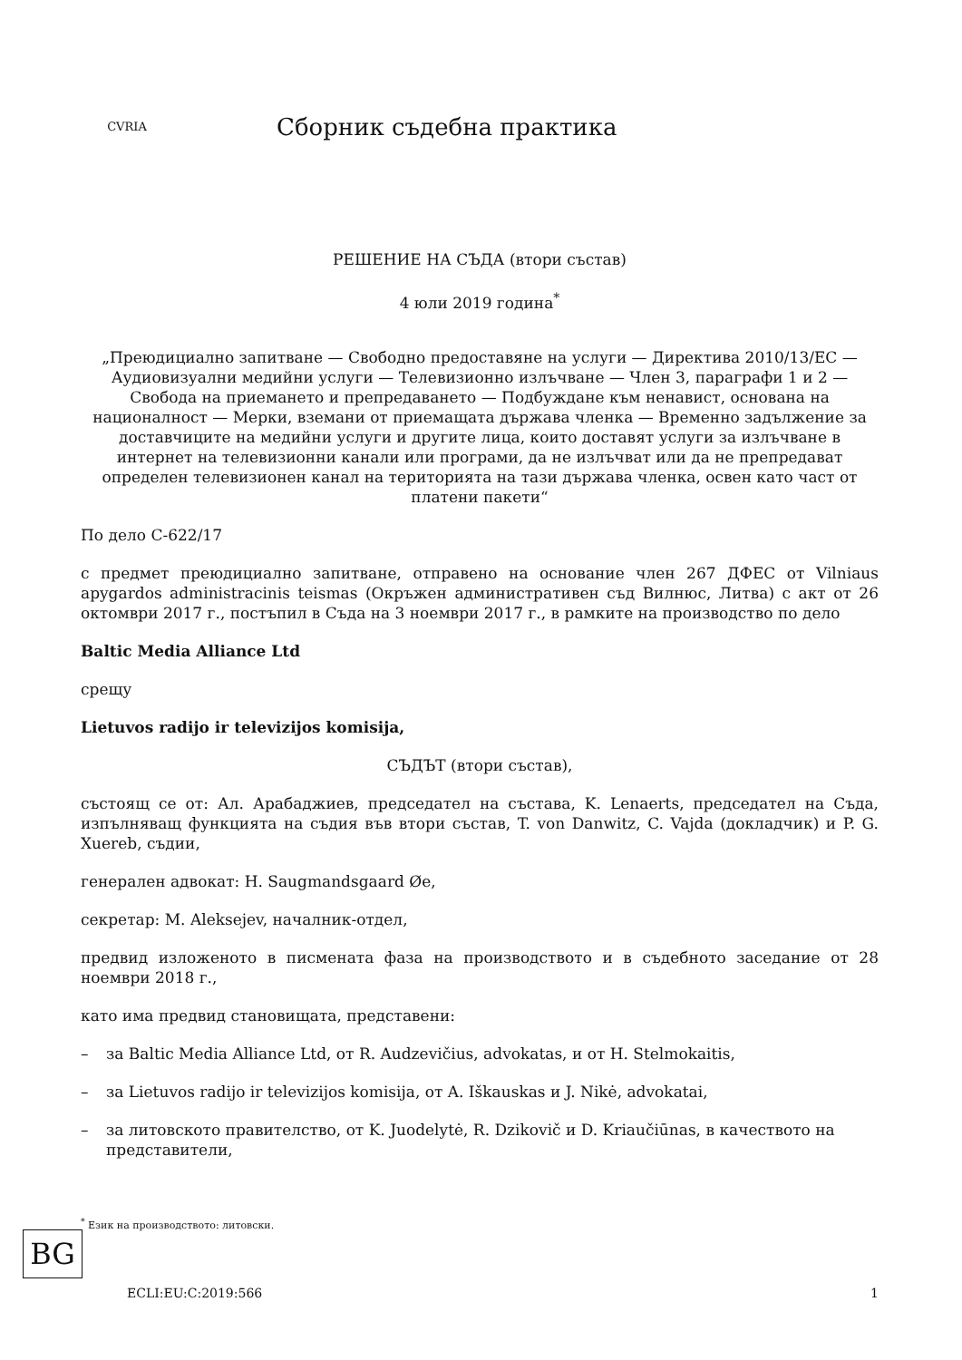CVRIA
Сборник съдебна практика
РЕШЕНИЕ НА СЪДА (втори състав)
4 юли 2019 година<sup>*</sup>
„Преюдициално запитване — Свободно предоставяне на услуги — Директива 2010/13/ЕС — Аудиовизуални медийни услуги — Телевизионно излъчване — Член 3, параграфи 1 и 2 — Свобода на приемането и препредаването — Подбуждане към ненавист, основана на националност — Мерки, вземани от приемащата държава членка — Временно задължение за доставчиците на медийни услуги и другите лица, които доставят услуги за излъчване в интернет на телевизионни канали или програми, да не излъчват или да не препредават определен телевизионен канал на територията на тази държава членка, освен като част от платени пакети“
По дело C-622/17
с предмет преюдициално запитване, отправено на основание член 267 ДФЕС от Vilniaus apygardos administracinis teismas (Окръжен административен съд Вилнюс, Литва) с акт от 26 октомври 2017 г., постъпил в Съда на 3 ноември 2017 г., в рамките на производство по дело
Baltic Media Alliance Ltd
срещу
Lietuvos radijo ir televizijos komisija,
СЪДЪТ (втори състав),
състоящ се от: Ал. Арабаджиев, председател на състава, K. Lenaerts, председател на Съда, изпълняващ функцията на съдия във втори състав, T. von Danwitz, C. Vajda (докладчик) и P. G. Xuereb, съдии,
генерален адвокат: H. Saugmandsgaard Øe,
секретар: M. Aleksejev, началник-отдел,
предвид изложеното в писмената фаза на производството и в съдебното заседание от 28 ноември 2018 г.,
като има предвид становищата, представени:
– за Baltic Media Alliance Ltd, от R. Audzevičius, advokatas, и от H. Stelmokaitis,
– за Lietuvos radijo ir televizijos komisija, от A. Iškauskas и J. Nikė, advokatai,
– за литовското правителство, от K. Juodelytė, R. Dzikovič и D. Kriaučiūnas, в качеството на представители,
<sup>*</sup> Език на производството: литовски.
BG
ECLI:EU:C:2019:566 1